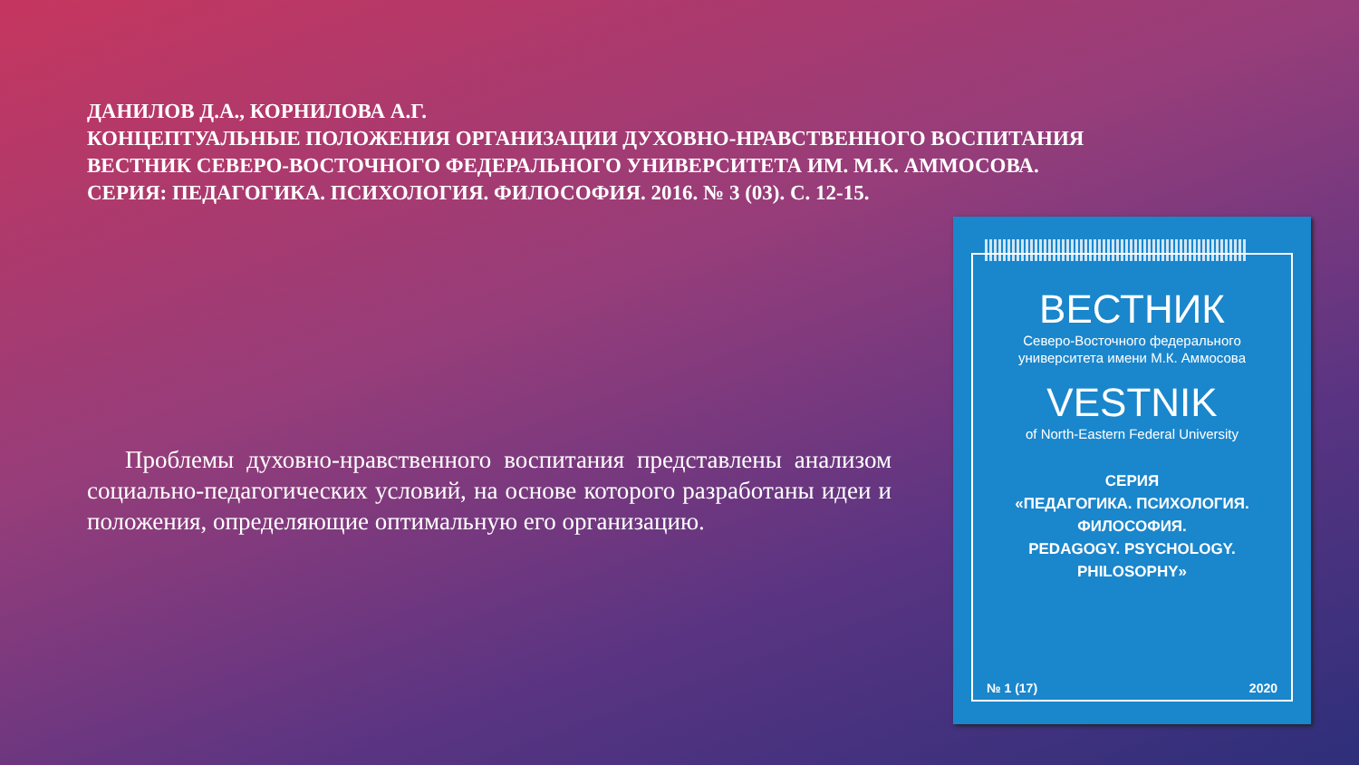ДАНИЛОВ Д.А., КОРНИЛОВА А.Г.
КОНЦЕПТУАЛЬНЫЕ ПОЛОЖЕНИЯ ОРГАНИЗАЦИИ ДУХОВНО-НРАВСТВЕННОГО ВОСПИТАНИЯ
ВЕСТНИК СЕВЕРО-ВОСТОЧНОГО ФЕДЕРАЛЬНОГО УНИВЕРСИТЕТА ИМ. М.К. АММОСОВА.
СЕРИЯ: ПЕДАГОГИКА. ПСИХОЛОГИЯ. ФИЛОСОФИЯ. 2016. № 3 (03). С. 12-15.
Проблемы духовно-нравственного воспитания представлены анализом социально-педагогических условий, на основе которого разработаны идеи и положения, определяющие оптимальную его организацию.
ВЕСТНИК
Северо-Восточного федерального
университета имени М.К. Аммосова
VESTNIK
of North-Eastern Federal University
СЕРИЯ
«ПЕДАГОГИКА. ПСИХОЛОГИЯ.
ФИЛОСОФИЯ.
PEDAGOGY. PSYCHOLOGY.
PHILOSOPHY»
№ 1 (17) 2020